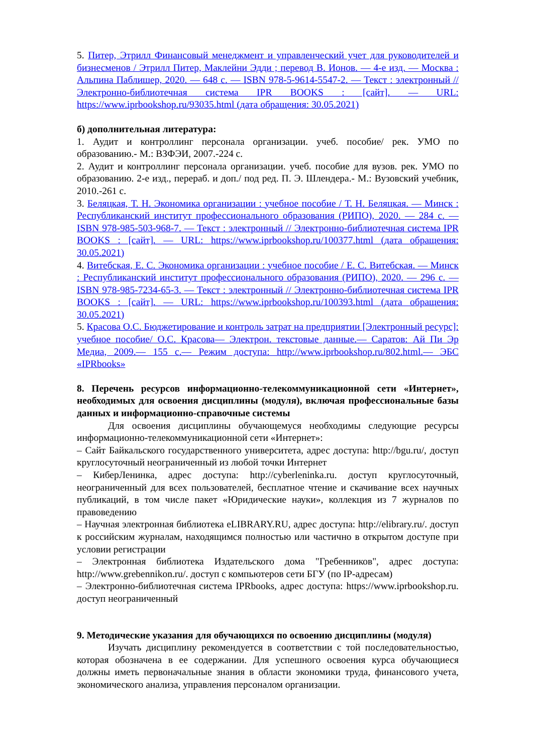5. Питер, Этрилл Финансовый менеджмент и управленческий учет для руководителей и бизнесменов / Этрилл Питер, Маклейни Эдди ; перевод В. Ионов. — 4-е изд. — Москва : Альпина Паблишер, 2020. — 648 c. — ISBN 978-5-9614-5547-2. — Текст : электронный // Электронно-библиотечная система IPR BOOKS : [сайт]. — URL: https://www.iprbookshop.ru/93035.html (дата обращения: 30.05.2021)
б) дополнительная литература:
1. Аудит и контроллинг персонала организации. учеб. пособие/ рек. УМО по образованию.- М.: ВЗФЭИ, 2007.-224 с.
2. Аудит и контроллинг персонала организации. учеб. пособие для вузов. рек. УМО по образованию. 2-е изд., перераб. и доп./ под ред. П. Э. Шлендера.- М.: Вузовский учебник, 2010.-261 с.
3. Беляцкая, Т. Н. Экономика организации : учебное пособие / Т. Н. Беляцкая. — Минск : Республиканский институт профессионального образования (РИПО), 2020. — 284 c. — ISBN 978-985-503-968-7. — Текст : электронный // Электронно-библиотечная система IPR BOOKS : [сайт]. — URL: https://www.iprbookshop.ru/100377.html (дата обращения: 30.05.2021)
4. Витебская, Е. С. Экономика организации : учебное пособие / Е. С. Витебская. — Минск : Республиканский институт профессионального образования (РИПО), 2020. — 296 c. — ISBN 978-985-7234-65-3. — Текст : электронный // Электронно-библиотечная система IPR BOOKS : [сайт]. — URL: https://www.iprbookshop.ru/100393.html (дата обращения: 30.05.2021)
5. Красова О.С. Бюджетирование и контроль затрат на предприятии [Электронный ресурс]: учебное пособие/ О.С. Красова— Электрон. текстовые данные.— Саратов: Ай Пи Эр Медиа, 2009.— 155 c.— Режим доступа: http://www.iprbookshop.ru/802.html.— ЭБС «IPRbooks»
8. Перечень ресурсов информационно-телекоммуникационной сети «Интернет», необходимых для освоения дисциплины (модуля), включая профессиональные базы данных и информационно-справочные системы
Для освоения дисциплины обучающемуся необходимы следующие ресурсы информационно-телекоммуникационной сети «Интернет»:
– Сайт Байкальского государственного университета, адрес доступа: http://bgu.ru/, доступ круглосуточный неограниченный из любой точки Интернет
– КиберЛенинка, адрес доступа: http://cyberleninka.ru. доступ круглосуточный, неограниченный для всех пользователей, бесплатное чтение и скачивание всех научных публикаций, в том числе пакет «Юридические науки», коллекция из 7 журналов по правоведению
– Научная электронная библиотека eLIBRARY.RU, адрес доступа: http://elibrary.ru/. доступ к российским журналам, находящимся полностью или частично в открытом доступе при условии регистрации
– Электронная библиотека Издательского дома "Гребенников", адрес доступа: http://www.grebennikon.ru/. доступ с компьютеров сети БГУ (по IP-адресам)
– Электронно-библиотечная система IPRbooks, адрес доступа: https://www.iprbookshop.ru. доступ неограниченный
9. Методические указания для обучающихся по освоению дисциплины (модуля)
Изучать дисциплину рекомендуется в соответствии с той последовательностью, которая обозначена в ее содержании. Для успешного освоения курса обучающиеся должны иметь первоначальные знания в области экономики труда, финансового учета, экономического анализа, управления персоналом организации.